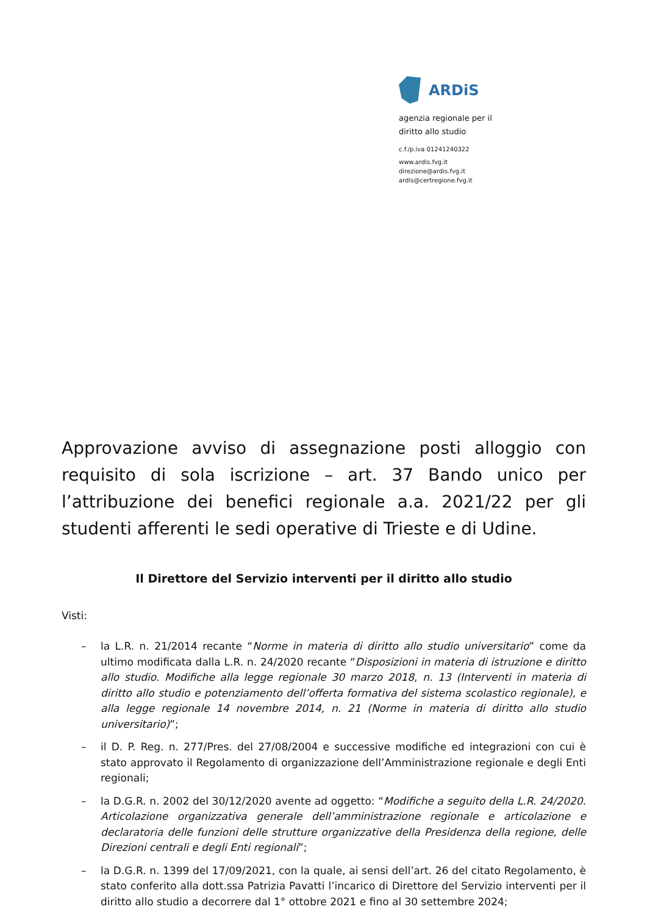ARDiS
agenzia regionale per il
diritto allo studio
c.f./p.iva 01241240322
www.ardis.fvg.it
direzione@ardis.fvg.it
ardis@certregione.fvg.it
Approvazione avviso di assegnazione posti alloggio con requisito di sola iscrizione – art. 37 Bando unico per l’attribuzione dei benefici regionale a.a. 2021/22 per gli studenti afferenti le sedi operative di Trieste e di Udine.
Il Direttore del Servizio interventi per il diritto allo studio
Visti:
– la L.R. n. 21/2014 recante “Norme in materia di diritto allo studio universitario” come da ultimo modificata dalla L.R. n. 24/2020 recante “Disposizioni in materia di istruzione e diritto allo studio. Modifiche alla legge regionale 30 marzo 2018, n. 13 (Interventi in materia di diritto allo studio e potenziamento dell’offerta formativa del sistema scolastico regionale), e alla legge regionale 14 novembre 2014, n. 21 (Norme in materia di diritto allo studio universitario)”;
– il D. P. Reg. n. 277/Pres. del 27/08/2004 e successive modifiche ed integrazioni con cui è stato approvato il Regolamento di organizzazione dell’Amministrazione regionale e degli Enti regionali;
– la D.G.R. n. 2002 del 30/12/2020 avente ad oggetto: “Modifiche a seguito della L.R. 24/2020. Articolazione organizzativa generale dell’amministrazione regionale e articolazione e declaratoria delle funzioni delle strutture organizzative della Presidenza della regione, delle Direzioni centrali e degli Enti regionali”;
– la D.G.R. n. 1399 del 17/09/2021, con la quale, ai sensi dell’art. 26 del citato Regolamento, è stato conferito alla dott.ssa Patrizia Pavatti l’incarico di Direttore del Servizio interventi per il diritto allo studio a decorrere dal 1° ottobre 2021 e fino al 30 settembre 2024;